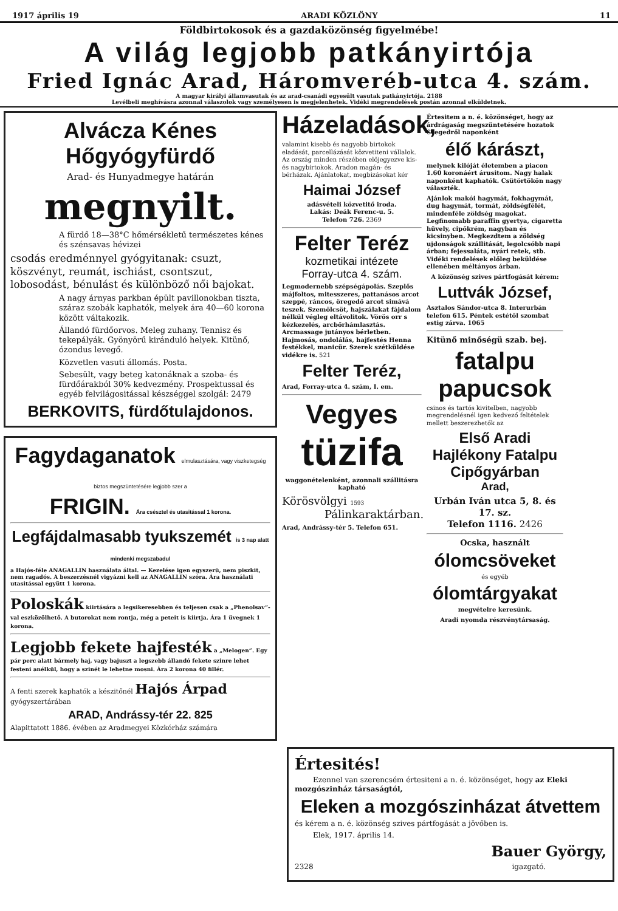1917 április 19 ARADI KÖZLÖNY 11
Földbirtokosok és a gazdaközönség figyelmébe!
A világ legjobb patkányirtója
Fried Ignác Arad, Háromveréb-utca 4. szám.
A magyar királyi államvasutak és az arad-csanádi egyesült vasutak patkányirtója. 2188
Levélbeli meghívásra azonnal válaszolok vagy személyesen is megjelenhetek. Vidéki megrendelések postán azonnal elküldetnek.
Alvácza Kénes Hőgyógyfürdő
Arad- és Hunyadmegye határán
megnyilt.
A fürdő 18—38°C hőmérsékletű természetes kénes és szénsavas hévizei
csodás eredménnyel gyógyitanak: csuzt, köszvényt, reumát, ischiást, csontszut, lobosodást, bénulást és különböző női bajokat.
A nagy árnyas parkban épült pavillonokban tiszta, száraz szobák kaphatók, melyek ára 40—60 korona között váltakozik.
Állandó fürdőorvos. Meleg zuhany. Tennisz és tekepályák. Gyönyörű kiránduló helyek. Kitünő, ózondus levegő.
Közvetlen vasuti állomás. Posta.
Sebesült, vagy beteg katonáknak a szoba- és fürdőárakból 30% kedvezmény. Prospektussal és egyéb felvilágositással készséggel szolgál: 2479
BERKOVITS, fürdőtulajdonos.
Fagydaganatok elmulasztására, vagy viszketegség biztos megszüntetésére legjobb szer a
FRIGIN. Ára csésztel és utasitással 1 korona.
Legfájdalmasabb tyukszemét is 3 nap alatt mindenki megszabadul
a Hajós-féle ANAGALLIN használata által. — Kezelése igen egyszerü, nem piszkit, nem ragadós. A beszerzésnél vigyázni kell az ANAGALLIN szóra. Ára használati utasitással együtt 1 korona.
Poloskák kiirtására a legsikeresebben és teljesen csak a „Phenolsav”-val eszközölhető. A butorokat nem rontja, még a peteit is kiirtja. Ára 1 üvegnek 1 korona.
Legjobb fekete hajfesték a „Melogen”. Egy pár perc alatt bármely haj, vagy bajuszt a legszebb állandó fekete szinre lehet festeni anélkül, hogy a szinét le lehetne mosni. Ára 2 korona 40 fillér.
A fenti szerek kaphatók a készitőnél Hajós Árpad gyógyszertárában
ARAD, Andrássy-tér 22. 825
Alapittatott 1886. évében az Aradmegyei Közkórház számára
Házeladások,
valamint kisebb és nagyobb birtokok eladását, parcellázását közvetiteni vállalok. Az ország minden részében előjegyezve kis- és nagybirtokok. Aradon magán- és bérházak. Ajánlatokat, megbizásokat kér
Haimai József
adásvételi közvetitő iroda.
Lakás: Deák Ferenc-u. 5.
Telefon 726. 2369
Felter Teréz
kozmetikai intézete
Forray-utca 4. szám.
Legmodernebb szépségápolás. Szeplős májfoltos, mitesszeres, pattanásos arcot szeppé, ráncos, öregedő arcot simává teszek. Szemölcsöt, hajszálakat fájdalom nélkül végleg eltávolitok. Vörös orr s kézkezelés, arcbőrhámlasztás. Arcmassage jutányos bérletben. Hajmosás, ondolálás, hajfestés Henna festékkel, manicür. Szerek szétküldése vidékre is. 521
Felter Teréz,
Arad, Forray-utca 4. szám, I. em.
Vegyes
tüzifa
waggonételenként, azonnali szállitásra kapható
Körösvölgyi 1593
Pálinkaraktárban.
Arad, Andrássy-tér 5. Telefon 651.
Értesitem a n. é. közönséget, hogy az árdrágaság megszüntetésére hozatok Szegedről naponként
élő kárászt,
melynek kilóját életemben a piacon 1.60 koronáért árusitom. Nagy halak naponként kaphatók. Csütörtökön nagy választék.
Ajánlok makói hagymát, fokhagymát, dug hagymát, tormát, zöldségfélét, mindenféle zöldség magokat. Legfinomabb paraffin gyertya, cigaretta hüvely, cipőkrém, nagyban és kicsinyben. Megkezdtem a zöldség ujdonságok szállitását, legolcsóbb napi árban; fejessaláta, nyári retek, stb. Vidéki rendelések előleg beküldése ellenében méltányos árban.
A közönség szives pártfogását kérem:
Luttvák József,
Asztalos Sándor-utca 8. Interurbán telefon 615. Péntek estétől szombat estig zárva. 1065
Kitünő minőségü szab. bej.
fatalpu papucsok
csinos és tartós kivitelben, nagyobb megrendelésnél igen kedvező feltételek mellett beszerezhetők az
Első Aradi Hajlékony Fatalpu Cipőgyárban
Arad,
Urbán Iván utca 5, 8. és 17. sz.
Telefon 1116. 2426
Ocska, használt
ólomcsöveket
és egyéb
ólomtárgyakat
megvételre keresünk.
Aradi nyomda részvénytársaság.
Értesités!
Ezennel van szerencsém értesiteni a n. é. közönséget, hogy az Eleki mozgószinház társaságtól,
Eleken a mozgószinházat átvettem
és kérem a n. é. közönség szives pártfogását a jövőben is.
Elek, 1917. április 14.
Bauer György,
2328 igazgató.